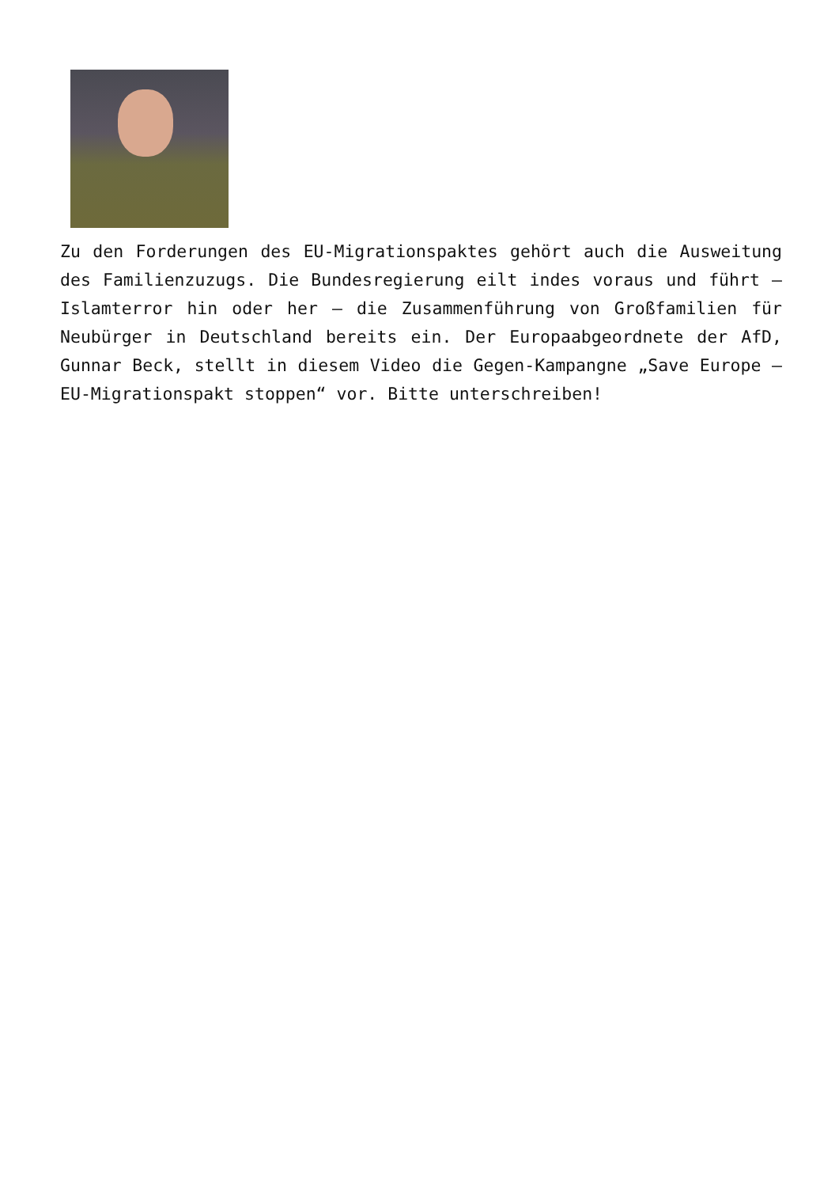Zu den Forderungen des EU-Migrationspaktes gehört auch die Ausweitung des Familienzuzugs. Die Bundesregierung eilt indes voraus und führt – Islamterror hin oder her – die Zusammenführung von Großfamilien für Neubürger in Deutschland bereits ein. Der Europaabgeordnete der AfD, Gunnar Beck, stellt in diesem Video die Gegen-Kampangne „Save Europe – EU-Migrationspakt stoppen“ vor. Bitte unterschreiben!